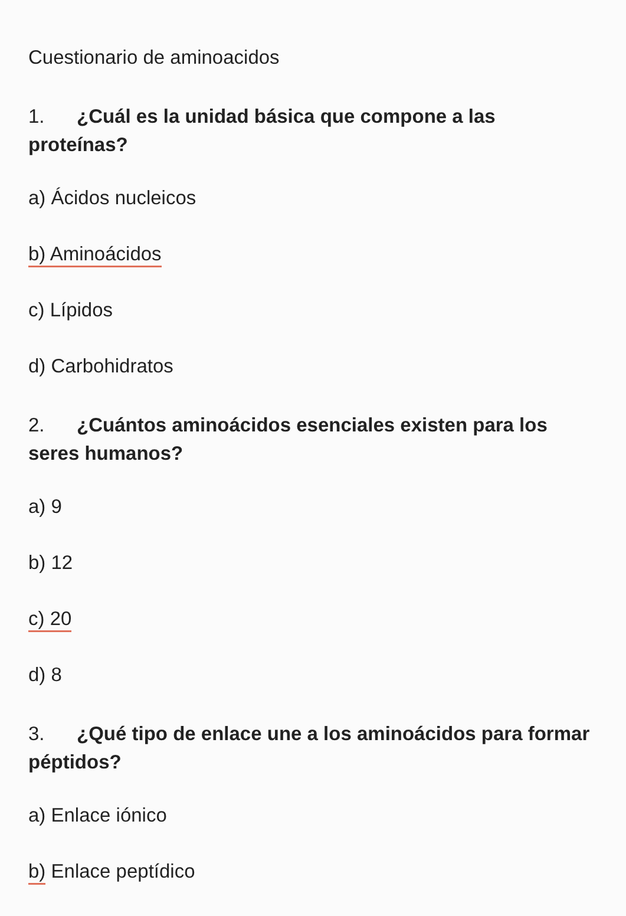Cuestionario de aminoacidos
1. ¿Cuál es la unidad básica que compone a las proteínas?
a) Ácidos nucleicos
b) Aminoácidos
c) Lípidos
d) Carbohidratos
2. ¿Cuántos aminoácidos esenciales existen para los seres humanos?
a) 9
b) 12
c) 20
d) 8
3. ¿Qué tipo de enlace une a los aminoácidos para formar péptidos?
a) Enlace iónico
b) Enlace peptídico